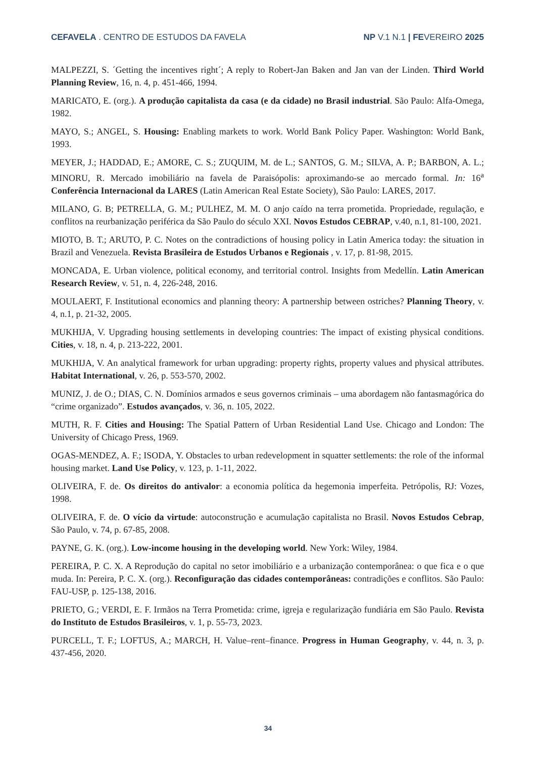CEFAVELA . CENTRO DE ESTUDOS DA FAVELA NP V.1 N.1 | FEVEREIRO 2025
MALPEZZI, S. ´Getting the incentives right´; A reply to Robert-Jan Baken and Jan van der Linden. Third World Planning Review, 16, n. 4, p. 451-466, 1994.
MARICATO, E. (org.). A produção capitalista da casa (e da cidade) no Brasil industrial. São Paulo: Alfa-Omega, 1982.
MAYO, S.; ANGEL, S. Housing: Enabling markets to work. World Bank Policy Paper. Washington: World Bank, 1993.
MEYER, J.; HADDAD, E.; AMORE, C. S.; ZUQUIM, M. de L.; SANTOS, G. M.; SILVA, A. P.; BARBON, A. L.; MINORU, R. Mercado imobiliário na favela de Paraisópolis: aproximando-se ao mercado formal. In: 16<sup>a</sup> Conferência Internacional da LARES (Latin American Real Estate Society), São Paulo: LARES, 2017.
MILANO, G. B; PETRELLA, G. M.; PULHEZ, M. M. O anjo caído na terra prometida. Propriedade, regulação, e conflitos na reurbanização periférica da São Paulo do século XXI. Novos Estudos CEBRAP, v.40, n.1, 81-100, 2021.
MIOTO, B. T.; ARUTO, P. C. Notes on the contradictions of housing policy in Latin America today: the situation in Brazil and Venezuela. Revista Brasileira de Estudos Urbanos e Regionais , v. 17, p. 81-98, 2015.
MONCADA, E. Urban violence, political economy, and territorial control. Insights from Medellín. Latin American Research Review, v. 51, n. 4, 226-248, 2016.
MOULAERT, F. Institutional economics and planning theory: A partnership between ostriches? Planning Theory, v. 4, n.1, p. 21-32, 2005.
MUKHIJA, V. Upgrading housing settlements in developing countries: The impact of existing physical conditions. Cities, v. 18, n. 4, p. 213-222, 2001.
MUKHIJA, V. An analytical framework for urban upgrading: property rights, property values and physical attributes. Habitat International, v. 26, p. 553-570, 2002.
MUNIZ, J. de O.; DIAS, C. N. Domínios armados e seus governos criminais – uma abordagem não fantasmagórica do “crime organizado”. Estudos avançados, v. 36, n. 105, 2022.
MUTH, R. F. Cities and Housing: The Spatial Pattern of Urban Residential Land Use. Chicago and London: The University of Chicago Press, 1969.
OGAS-MENDEZ, A. F.; ISODA, Y. Obstacles to urban redevelopment in squatter settlements: the role of the informal housing market. Land Use Policy, v. 123, p. 1-11, 2022.
OLIVEIRA, F. de. Os direitos do antivalor: a economia política da hegemonia imperfeita. Petrópolis, RJ: Vozes, 1998.
OLIVEIRA, F. de. O vício da virtude: autoconstrução e acumulação capitalista no Brasil. Novos Estudos Cebrap, São Paulo, v. 74, p. 67-85, 2008.
PAYNE, G. K. (org.). Low-income housing in the developing world. New York: Wiley, 1984.
PEREIRA, P. C. X. A Reprodução do capital no setor imobiliário e a urbanização contemporânea: o que fica e o que muda. In: Pereira, P. C. X. (org.). Reconfiguração das cidades contemporâneas: contradições e conflitos. São Paulo: FAU-USP, p. 125-138, 2016.
PRIETO, G.; VERDI, E. F. Irmãos na Terra Prometida: crime, igreja e regularização fundiária em São Paulo. Revista do Instituto de Estudos Brasileiros, v. 1, p. 55-73, 2023.
PURCELL, T. F.; LOFTUS, A.; MARCH, H. Value–rent–finance. Progress in Human Geography, v. 44, n. 3, p. 437-456, 2020.
34